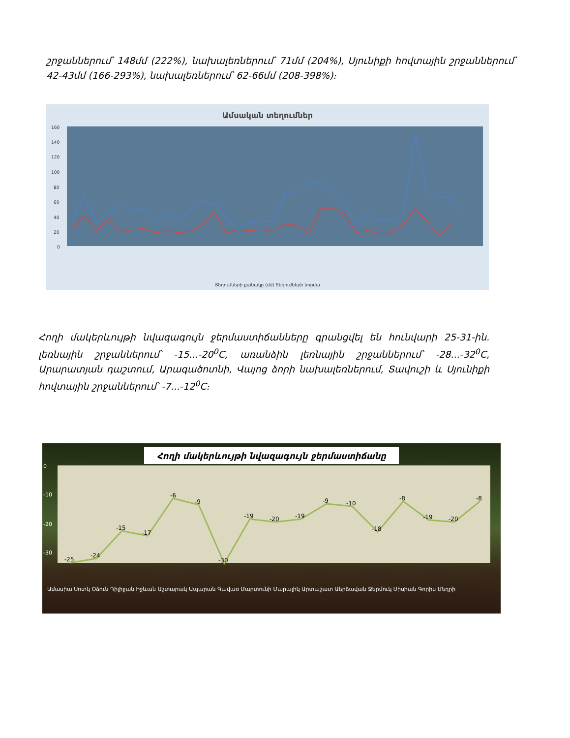շրջաններում՝ 148մմ (222%), նախալեռներում՝ 71մմ (204%), Սյունիքի հովտային շրջաններում՝ 42-43մմ (166-293%), նախալեռներում՝ 62-66մմ (208-398%)։
Ամսական տեղումներ
160
140
120
100
80
60
40
20
0
Տեղումների քանակը (մմ) Տեղումների նորմա
Հողի մակերևույթի նվազագույն ջերմաստիճանները գրանցվել են հունվարի 25-31-ին. լեռնային շրջաններում՝ -15...-20<sup>0</sup>C, առանձին լեռնային շրջաններում՝ -28...-32<sup>0</sup>C, Արարատյան դաշտում, Արագածոտնի, Վայոց ձորի նախալեռներում, Տավուշի և Սյունիքի հովտային շրջաններում՝ -7...-12<sup>0</sup>C։
Հողի մակերևույթի նվազագույն ջերմաստիճանը
-25
-24
-15
-17
-6
-9
-30
-19
-20
-19
-9
-10
-18
-8
-19
-20
-8
0
-10
-20
-30
Ամասիա Սոտկ Օձուն Դիլիջան Իջևան Աշտարակ Ապարան Գավառ Մարտունի Մարալիկ Արտաշատ Աերձավան Ջերմուկ Սիսիան Գորիս Մեղրի